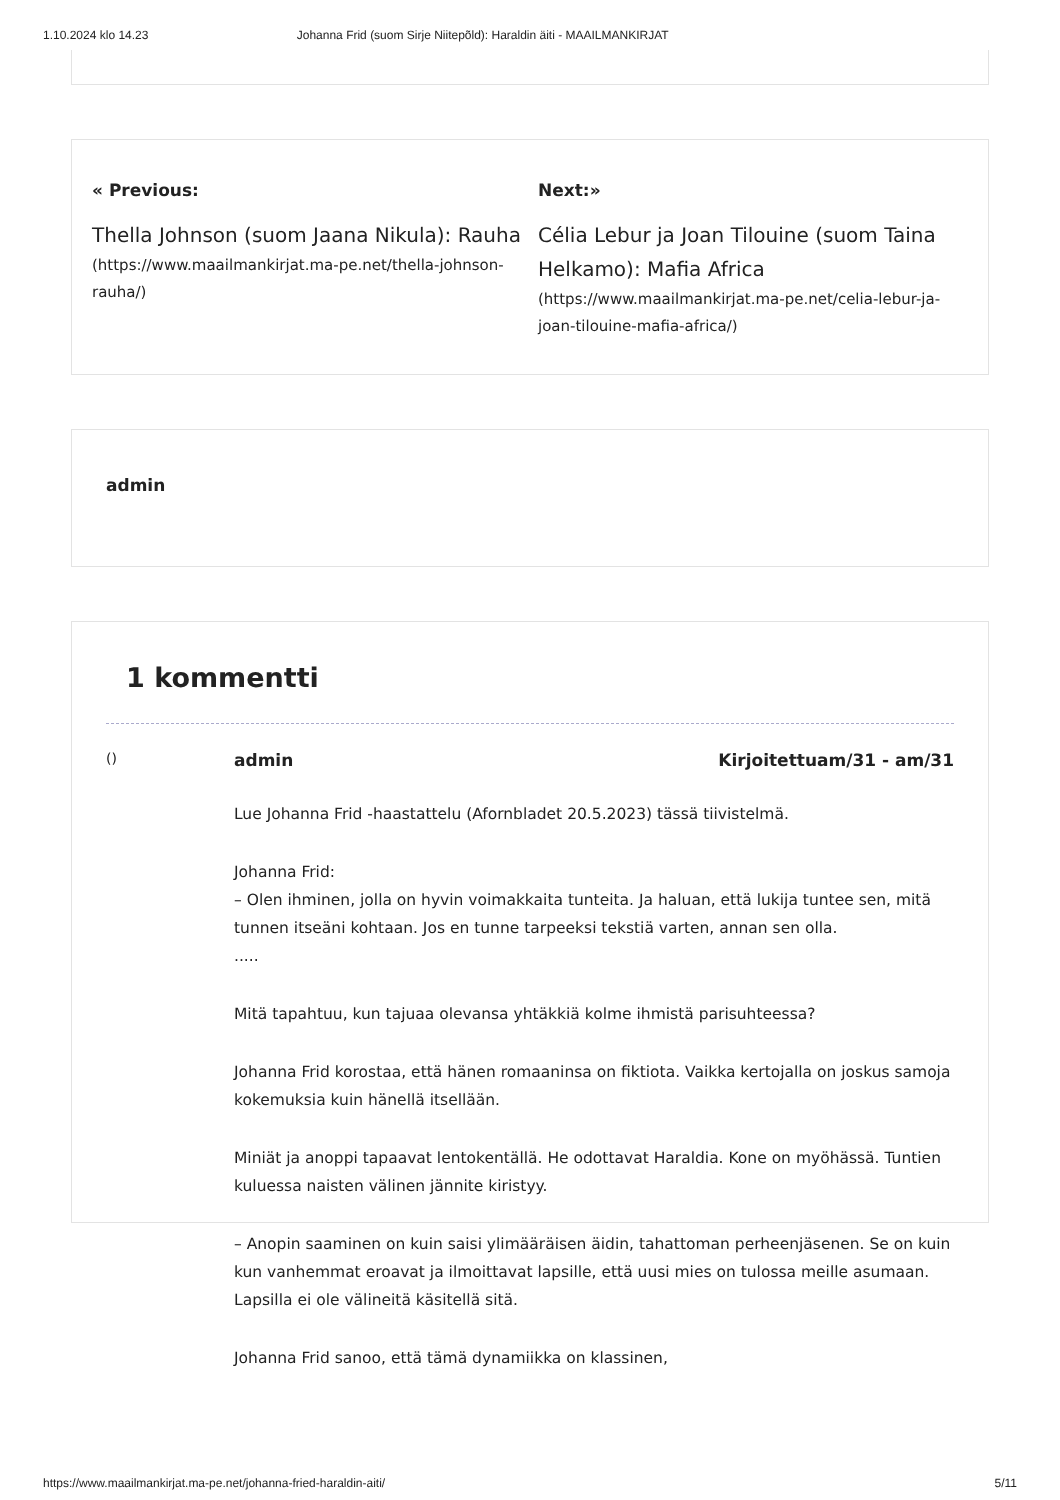1.10.2024 klo 14.23 Johanna Frid (suom Sirje Niitepõld): Haraldin äiti - MAAILMANKIRJAT
« Previous:
Thella Johnson (suom Jaana Nikula): Rauha
(https://www.maailmankirjat.ma-pe.net/thella-johnson-rauha/)
Next:»
Célia Lebur ja Joan Tilouine (suom Taina Helkamo): Mafia Africa
(https://www.maailmankirjat.ma-pe.net/celia-lebur-ja-joan-tilouine-mafia-africa/)
admin
1 kommentti
() admin Kirjoitettuam/31 - am/31
Lue Johanna Frid -haastattelu (Afornbladet 20.5.2023) tässä tiivistelmä.
Johanna Frid:
– Olen ihminen, jolla on hyvin voimakkaita tunteita. Ja haluan, että lukija tuntee sen, mitä tunnen itseäni kohtaan. Jos en tunne tarpeeksi tekstiä varten, annan sen olla.
.....
Mitä tapahtuu, kun tajuaa olevansa yhtäkkiä kolme ihmistä parisuhteessa?
Johanna Frid korostaa, että hänen romaaninsa on fiktiota. Vaikka kertojalla on joskus samoja kokemuksia kuin hänellä itsellään.
Miniät ja anoppi tapaavat lentokentällä. He odottavat Haraldia. Kone on myöhässä. Tuntien kuluessa naisten välinen jännite kiristyy.
– Anopin saaminen on kuin saisi ylimääräisen äidin, tahattoman perheenjäsenen. Se on kuin kun vanhemmat eroavat ja ilmoittavat lapsille, että uusi mies on tulossa meille asumaan. Lapsilla ei ole välineitä käsitellä sitä.
Johanna Frid sanoo, että tämä dynamiikka on klassinen,
https://www.maailmankirjat.ma-pe.net/johanna-fried-haraldin-aiti/ 5/11